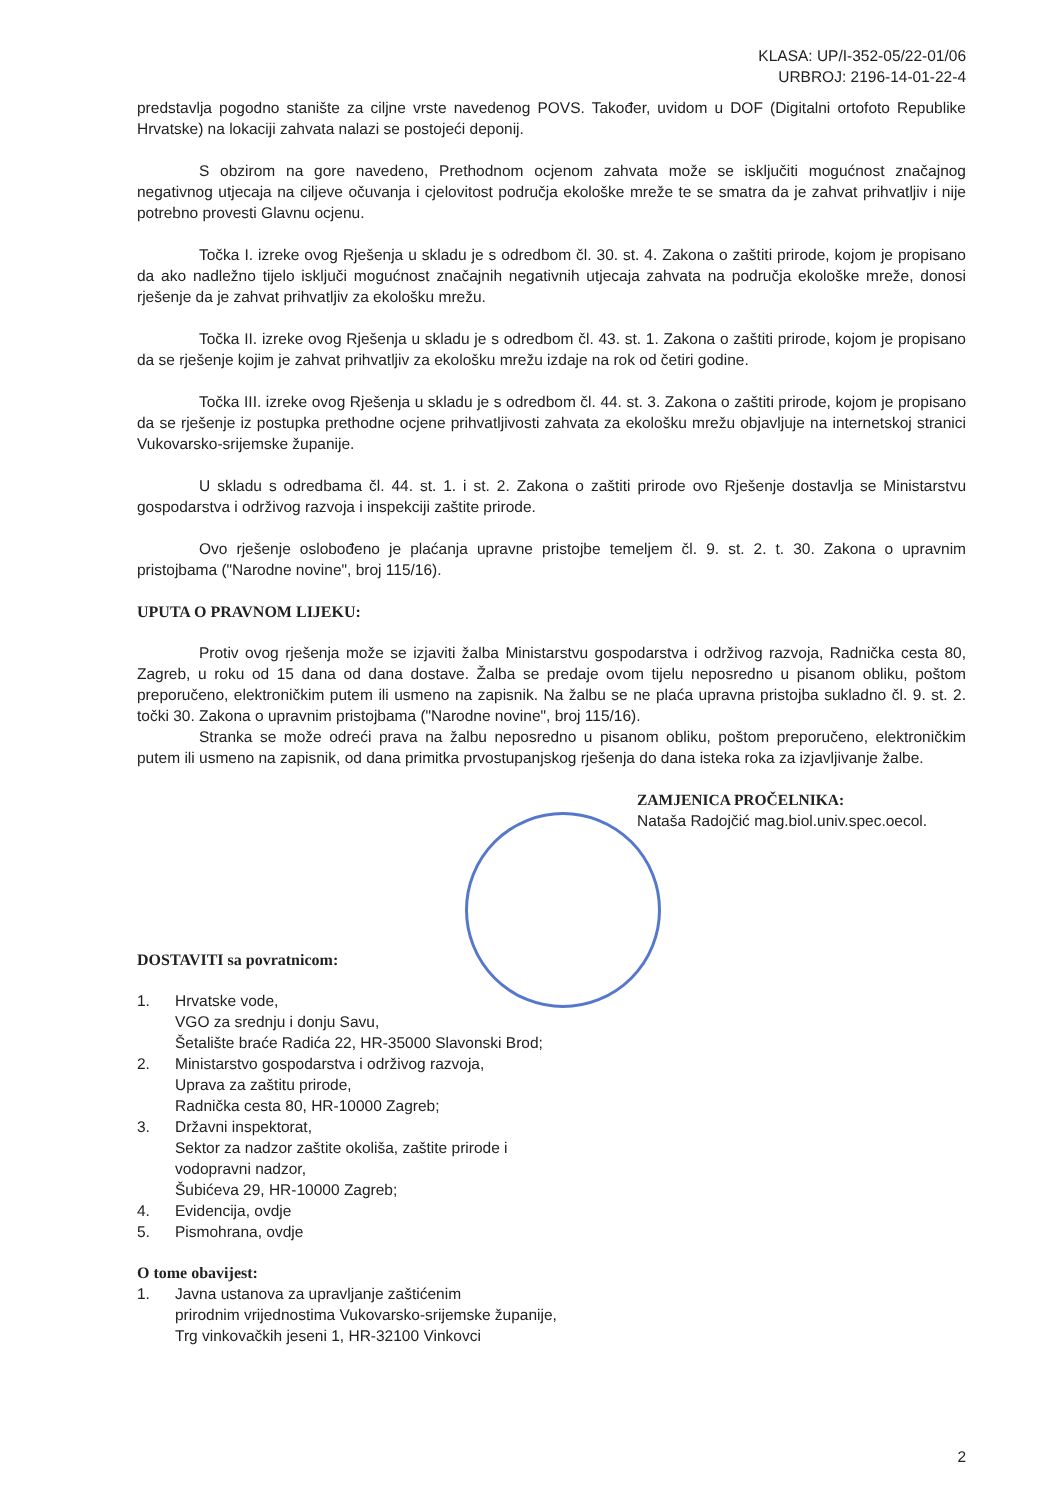KLASA: UP/I-352-05/22-01/06
URBROJ: 2196-14-01-22-4
predstavlja pogodno stanište za ciljne vrste navedenog POVS. Također, uvidom u DOF (Digitalni ortofoto Republike Hrvatske) na lokaciji zahvata nalazi se postojeći deponij.
S obzirom na gore navedeno, Prethodnom ocjenom zahvata može se isključiti mogućnost značajnog negativnog utjecaja na ciljeve očuvanja i cjelovitost područja ekološke mreže te se smatra da je zahvat prihvatljiv i nije potrebno provesti Glavnu ocjenu.
Točka I. izreke ovog Rješenja u skladu je s odredbom čl. 30. st. 4. Zakona o zaštiti prirode, kojom je propisano da ako nadležno tijelo isključi mogućnost značajnih negativnih utjecaja zahvata na područja ekološke mreže, donosi rješenje da je zahvat prihvatljiv za ekološku mrežu.
Točka II. izreke ovog Rješenja u skladu je s odredbom čl. 43. st. 1. Zakona o zaštiti prirode, kojom je propisano da se rješenje kojim je zahvat prihvatljiv za ekološku mrežu izdaje na rok od četiri godine.
Točka III. izreke ovog Rješenja u skladu je s odredbom čl. 44. st. 3. Zakona o zaštiti prirode, kojom je propisano da se rješenje iz postupka prethodne ocjene prihvatljivosti zahvata za ekološku mrežu objavljuje na internetskoj stranici Vukovarsko-srijemske županije.
U skladu s odredbama čl. 44. st. 1. i st. 2. Zakona o zaštiti prirode ovo Rješenje dostavlja se Ministarstvu gospodarstva i održivog razvoja i inspekciji zaštite prirode.
Ovo rješenje oslobođeno je plaćanja upravne pristojbe temeljem čl. 9. st. 2. t. 30. Zakona o upravnim pristojbama ("Narodne novine", broj 115/16).
UPUTA O PRAVNOM LIJEKU:
Protiv ovog rješenja može se izjaviti žalba Ministarstvu gospodarstva i održivog razvoja, Radnička cesta 80, Zagreb, u roku od 15 dana od dana dostave. Žalba se predaje ovom tijelu neposredno u pisanom obliku, poštom preporučeno, elektroničkim putem ili usmeno na zapisnik. Na žalbu se ne plaća upravna pristojba sukladno čl. 9. st. 2. točki 30. Zakona o upravnim pristojbama ("Narodne novine", broj 115/16).
Stranka se može odreći prava na žalbu neposredno u pisanom obliku, poštom preporučeno, elektroničkim putem ili usmeno na zapisnik, od dana primitka prvostupanjskog rješenja do dana isteka roka za izjavljivanje žalbe.
ZAMJENICA PROČELNIKA:
Nataša Radojčić mag.biol.univ.spec.oecol.
DOSTAVITI sa povratnicom:
1. Hrvatske vode,
VGO za srednju i donju Savu,
Šetalište braće Radića 22, HR-35000 Slavonski Brod;
2. Ministarstvo gospodarstva i održivog razvoja,
Uprava za zaštitu prirode,
Radnička cesta 80, HR-10000 Zagreb;
3. Državni inspektorat,
Sektor za nadzor zaštite okoliša, zaštite prirode i
vodopravni nadzor,
Šubićeva 29, HR-10000 Zagreb;
4. Evidencija, ovdje
5. Pismohrana, ovdje
O tome obavijest:
1. Javna ustanova za upravljanje zaštićenim
prirodnim vrijednostima Vukovarsko-srijemske županije,
Trg vinkovačkih jeseni 1, HR-32100 Vinkovci
2